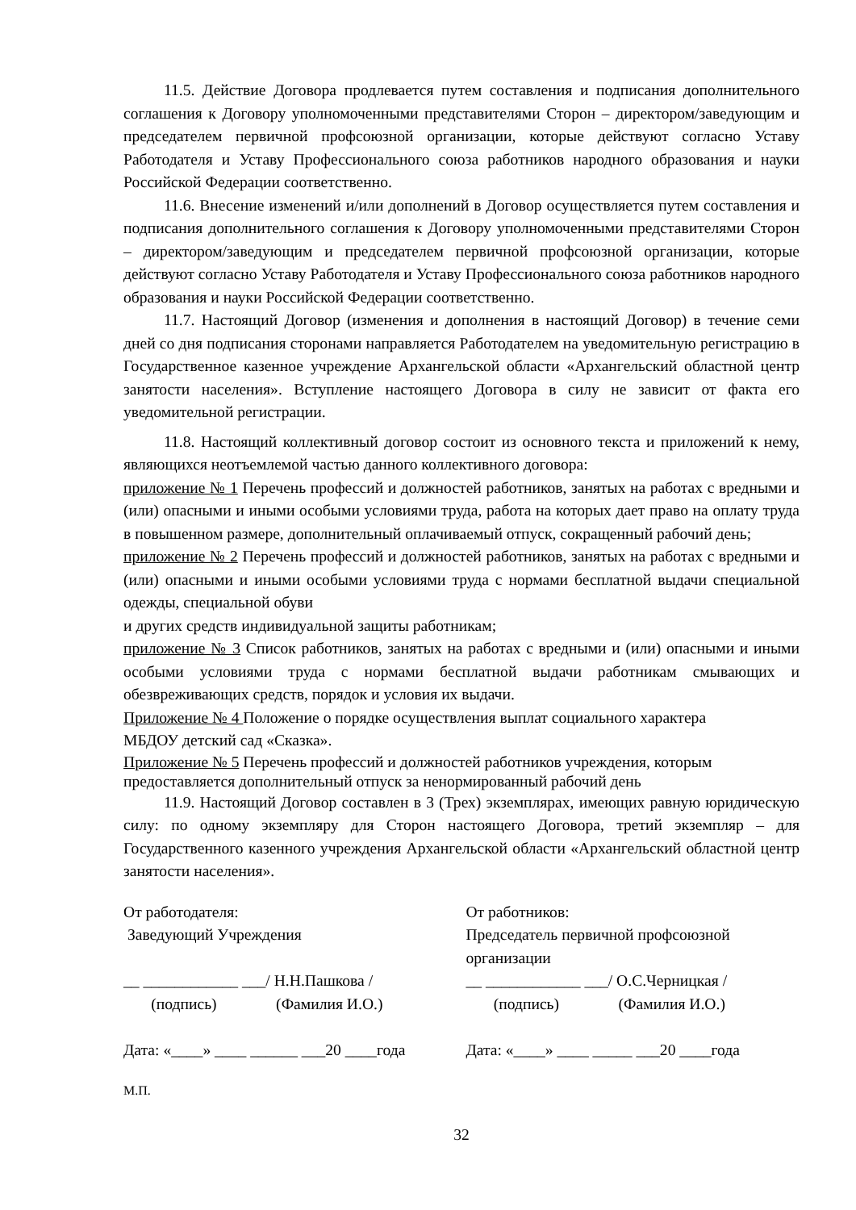11.5. Действие Договора продлевается путем составления и подписания дополнительного соглашения к Договору уполномоченными представителями Сторон – директором/заведующим и председателем первичной профсоюзной организации, которые действуют согласно Уставу Работодателя и Уставу Профессионального союза работников народного образования и науки Российской Федерации соответственно.
11.6. Внесение изменений и/или дополнений в Договор осуществляется путем составления и подписания дополнительного соглашения к Договору уполномоченными представителями Сторон – директором/заведующим и председателем первичной профсоюзной организации, которые действуют согласно Уставу Работодателя и Уставу Профессионального союза работников народного образования и науки Российской Федерации соответственно.
11.7. Настоящий Договор (изменения и дополнения в настоящий Договор) в течение семи дней со дня подписания сторонами направляется Работодателем на уведомительную регистрацию в Государственное казенное учреждение Архангельской области «Архангельский областной центр занятости населения». Вступление настоящего Договора в силу не зависит от факта его уведомительной регистрации.
11.8. Настоящий коллективный договор состоит из основного текста и приложений к нему, являющихся неотъемлемой частью данного коллективного договора:
приложение № 1 Перечень профессий и должностей работников, занятых на работах с вредными и (или) опасными и иными особыми условиями труда, работа на которых дает право на оплату труда в повышенном размере, дополнительный оплачиваемый отпуск, сокращенный рабочий день;
приложение № 2 Перечень профессий и должностей работников, занятых на работах с вредными и (или) опасными и иными особыми условиями труда с нормами бесплатной выдачи специальной одежды, специальной обуви
и других средств индивидуальной защиты работникам;
приложение № 3 Список работников, занятых на работах с вредными и (или) опасными и иными особыми условиями труда с нормами бесплатной выдачи работникам смывающих и обезвреживающих средств, порядок и условия их выдачи.
Приложение № 4 Положение о порядке осуществления выплат социального характера
МБДОУ детский сад «Сказка».
Приложение № 5 Перечень профессий и должностей работников учреждения, которым
предоставляется дополнительный отпуск за ненормированный рабочий день
11.9. Настоящий Договор составлен в 3 (Трех) экземплярах, имеющих равную юридическую силу: по одному экземпляру для Сторон настоящего Договора, третий экземпляр – для Государственного казенного учреждения Архангельской области «Архангельский областной центр занятости населения».
От работодателя:
Заведующий Учреждения
__ ____________ ___/ Н.Н.Пашкова /
(подпись) (Фамилия И.О.)
Дата: «____» ____ ______ ___20 ____года
От работников:
Председатель первичной профсоюзной организации
__ ____________ ___/ О.С.Черницкая /
(подпись) (Фамилия И.О.)
Дата: «____» ____ _____ ___20 ____года
М.П.
32